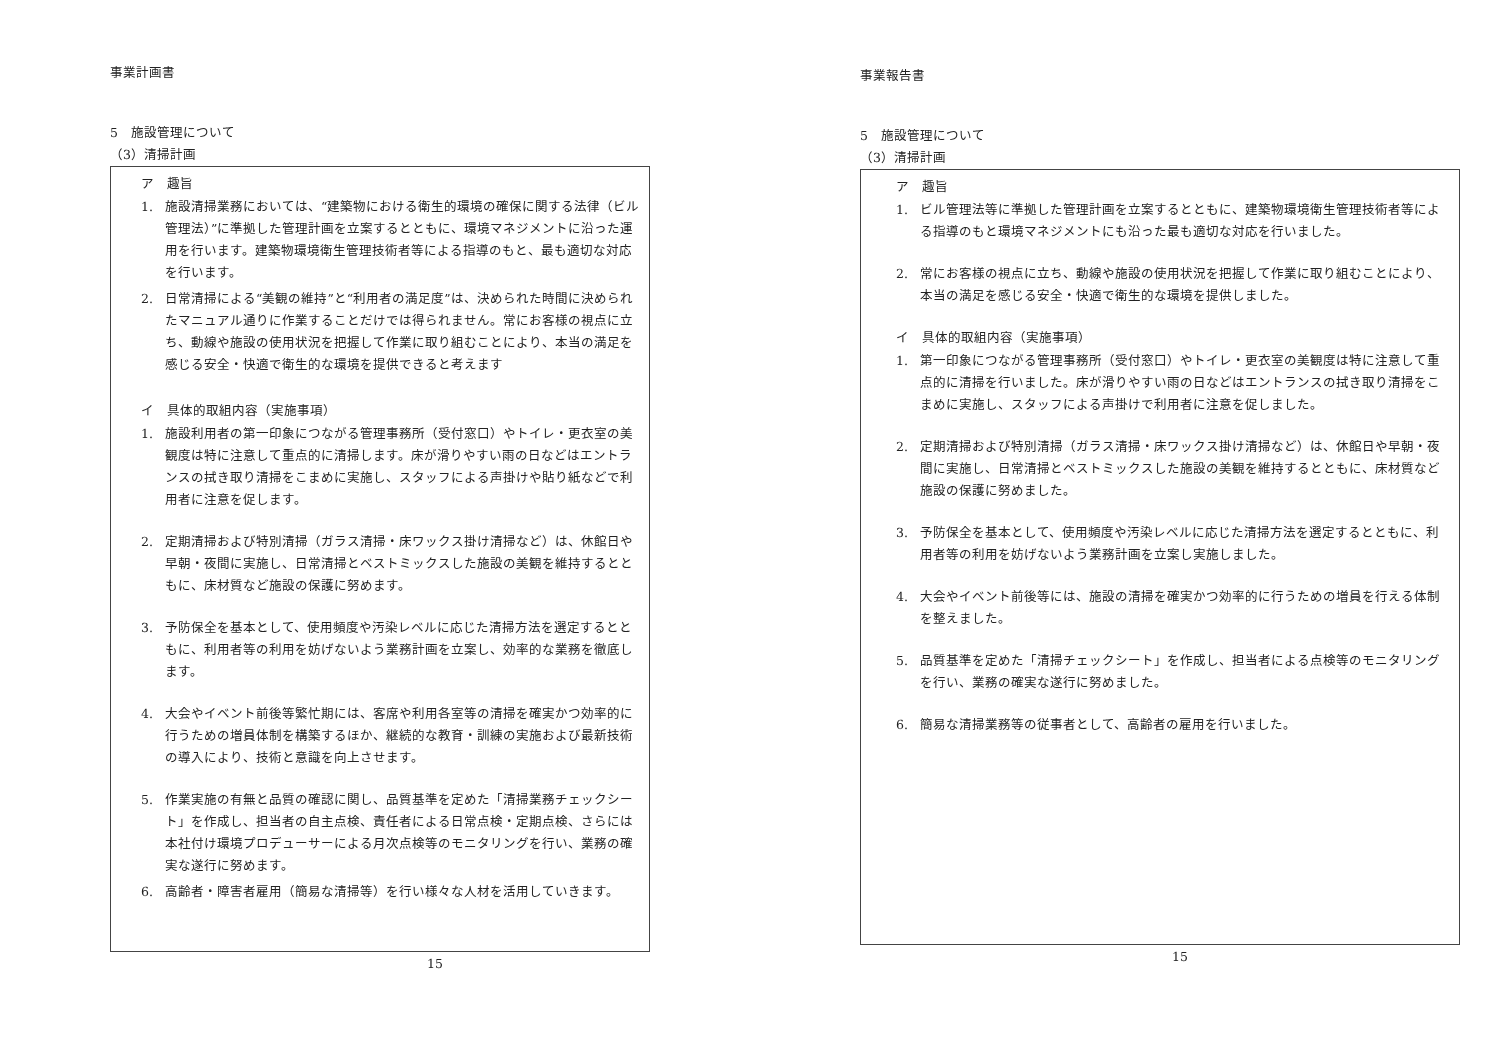事業計画書
5　施設管理について
（3）清掃計画
ア　趣旨
1. 施設清掃業務においては、“建築物における衛生的環境の確保に関する法律（ビル管理法）”に準拠した管理計画を立案するとともに、環境マネジメントに沿った運用を行います。建築物環境衛生管理技術者等による指導のもと、最も適切な対応を行います。
2. 日常清掃による“美観の維持”と“利用者の満足度”は、決められた時間に決められたマニュアル通りに作業することだけでは得られません。常にお客様の視点に立ち、動線や施設の使用状況を把握して作業に取り組むことにより、本当の満足を感じる安全・快適で衛生的な環境を提供できると考えます
イ　具体的取組内容（実施事項）
1. 施設利用者の第一印象につながる管理事務所（受付窓口）やトイレ・更衣室の美観度は特に注意して重点的に清掃します。床が滑りやすい雨の日などはエントランスの拭き取り清掃をこまめに実施し、スタッフによる声掛けや貼り紙などで利用者に注意を促します。
2. 定期清掃および特別清掃（ガラス清掃・床ワックス掛け清掃など）は、休館日や早朝・夜間に実施し、日常清掃とベストミックスした施設の美観を維持するとともに、床材質など施設の保護に努めます。
3. 予防保全を基本として、使用頻度や汚染レベルに応じた清掃方法を選定するとともに、利用者等の利用を妨げないよう業務計画を立案し、効率的な業務を徹底します。
4. 大会やイベント前後等繁忙期には、客席や利用各室等の清掃を確実かつ効率的に行うための増員体制を構築するほか、継続的な教育・訓練の実施および最新技術の導入により、技術と意識を向上させます。
5. 作業実施の有無と品質の確認に関し、品質基準を定めた「清掃業務チェックシート」を作成し、担当者の自主点検、責任者による日常点検・定期点検、さらには本社付け環境プロデューサーによる月次点検等のモニタリングを行い、業務の確実な遂行に努めます。
6. 高齢者・障害者雇用（簡易な清掃等）を行い様々な人材を活用していきます。
15
事業報告書
5　施設管理について
（3）清掃計画
ア　趣旨
1. ビル管理法等に準拠した管理計画を立案するとともに、建築物環境衛生管理技術者等による指導のもと環境マネジメントにも沿った最も適切な対応を行いました。
2. 常にお客様の視点に立ち、動線や施設の使用状況を把握して作業に取り組むことにより、本当の満足を感じる安全・快適で衛生的な環境を提供しました。
イ　具体的取組内容（実施事項）
1. 第一印象につながる管理事務所（受付窓口）やトイレ・更衣室の美観度は特に注意して重点的に清掃を行いました。床が滑りやすい雨の日などはエントランスの拭き取り清掃をこまめに実施し、スタッフによる声掛けで利用者に注意を促しました。
2. 定期清掃および特別清掃（ガラス清掃・床ワックス掛け清掃など）は、休館日や早朝・夜間に実施し、日常清掃とベストミックスした施設の美観を維持するとともに、床材質など施設の保護に努めました。
3. 予防保全を基本として、使用頻度や汚染レベルに応じた清掃方法を選定するとともに、利用者等の利用を妨げないよう業務計画を立案し実施しました。
4. 大会やイベント前後等には、施設の清掃を確実かつ効率的に行うための増員を行える体制を整えました。
5. 品質基準を定めた「清掃チェックシート」を作成し、担当者による点検等のモニタリングを行い、業務の確実な遂行に努めました。
6. 簡易な清掃業務等の従事者として、高齢者の雇用を行いました。
15